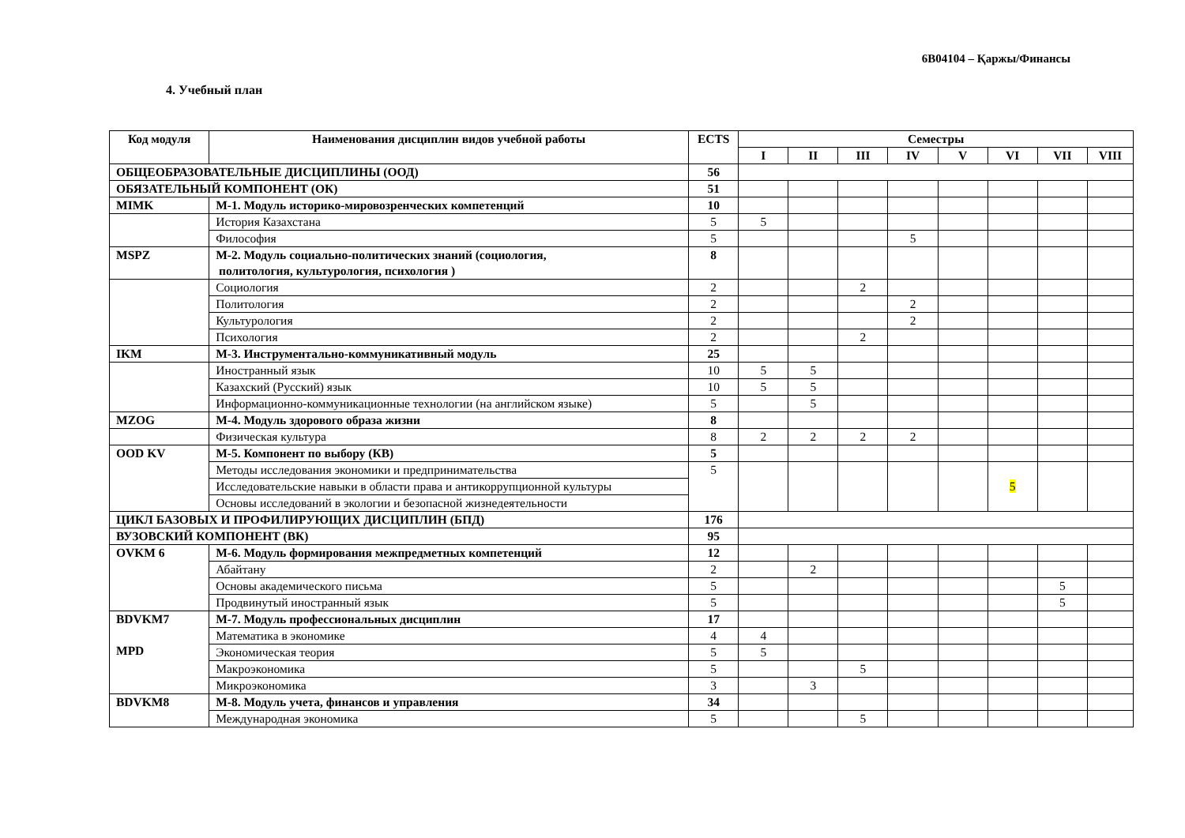6B04104 – Қаржы/Финансы
4. Учебный план
| Код модуля | Наименования дисциплин видов учебной работы | ECTS | Семестры | | | | | | | |
| --- | --- | --- | --- | --- | --- | --- | --- | --- | --- | --- |
| | | | I | II | III | IV | V | VI | VII | VIII |
| ОБЩЕОБРАЗОВАТЕЛЬНЫЕ ДИСЦИПЛИНЫ (ООД) | | 56 | | | | | | | | |
| ОБЯЗАТЕЛЬНЫЙ КОМПОНЕНТ (ОК) | | 51 | | | | | | | | |
| MIMK | М-1. Модуль историко-мировозренческих компетенций | 10 | | | | | | | | |
| | История Казахстана | 5 | 5 | | | | | | | |
| | Философия | 5 | | | | 5 | | | | |
| MSPZ | М-2. Модуль социально-политических знаний (социология, политология, культурология, психология ) | 8 | | | | | | | | |
| | Социология | 2 | | | 2 | | | | | |
| | Политология | 2 | | | | 2 | | | | |
| | Культурология | 2 | | | | 2 | | | | |
| | Психология | 2 | | | 2 | | | | | |
| IKM | М-3. Инструментально-коммуникативный модуль | 25 | | | | | | | | |
| | Иностранный язык | 10 | 5 | 5 | | | | | | |
| | Казахский (Русский) язык | 10 | 5 | 5 | | | | | | |
| | Информационно-коммуникационные технологии (на английском языке) | 5 | | 5 | | | | | | |
| MZOG | М-4. Модуль здорового образа жизни | 8 | | | | | | | | |
| | Физическая культура | 8 | 2 | 2 | 2 | 2 | | | | |
| OOD KV | М-5. Компонент по выбору (КВ) | 5 | | | | | | | | |
| | Методы исследования экономики и предпринимательства | 5 | | | | | | 5 | | |
| | Исследовательские навыки в области права и антикоррупционной культуры | | | | | | | | | |
| | Основы исследований в экологии и безопасной жизнедеятельности | | | | | | | | | |
| ЦИКЛ БАЗОВЫХ И ПРОФИЛИРУЮЩИХ ДИСЦИПЛИН (БПД) | | 176 | | | | | | | | |
| ВУЗОВСКИЙ КОМПОНЕНТ (ВК) | | 95 | | | | | | | | |
| OVKM 6 | М-6. Модуль формирования межпредметных компетенций | 12 | | | | | | | | |
| | Абайтану | 2 | | 2 | | | | | | |
| | Основы академического письма | 5 | | | | | | | 5 | |
| | Продвинутый иностранный язык | 5 | | | | | | | 5 | |
| BDVKM7 MPD | М-7. Модуль профессиональных дисциплин | 17 | | | | | | | | |
| | Математика в экономике | 4 | 4 | | | | | | | |
| | Экономическая теория | 5 | 5 | | | | | | | |
| | Макроэкономика | 5 | | | 5 | | | | | |
| | Микроэкономика | 3 | | 3 | | | | | | |
| BDVKM8 | М-8. Модуль учета, финансов и управления | 34 | | | | | | | | |
| | Международная экономика | 5 | | | 5 | | | | | |